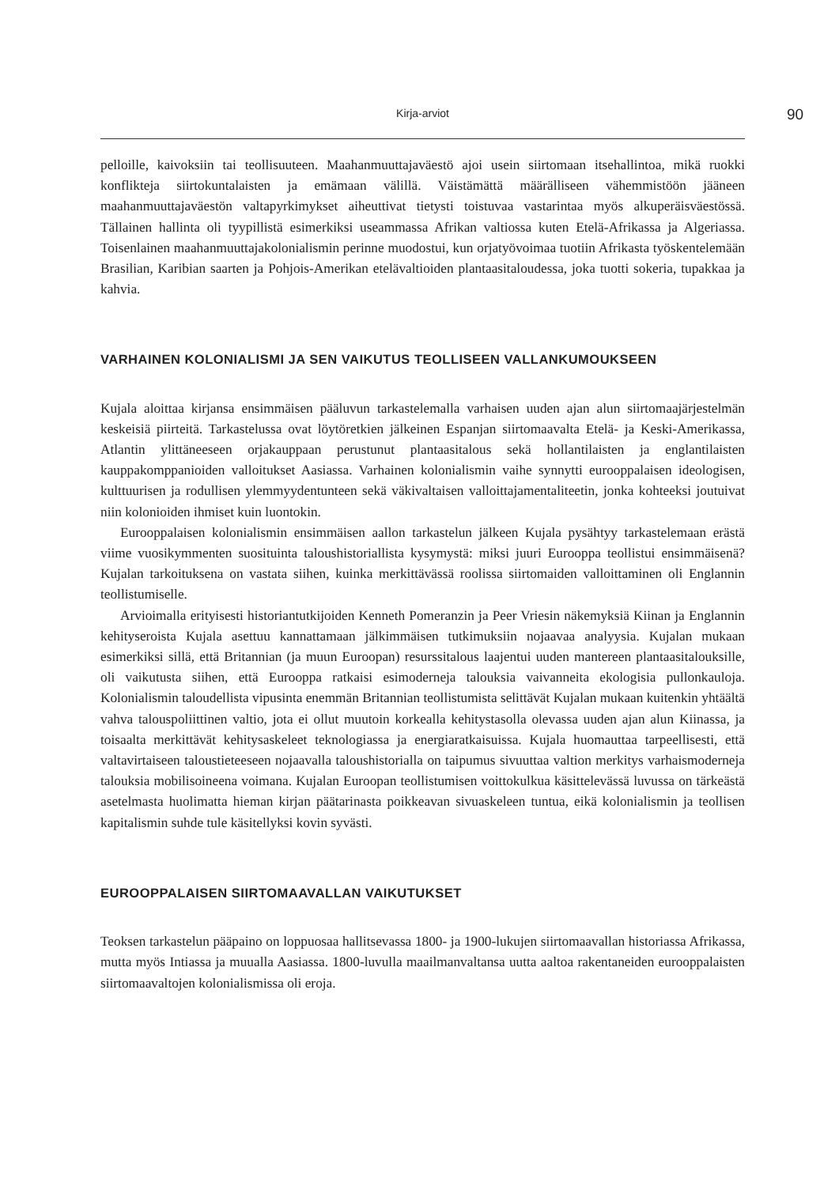Kirja-arviot 90
pelloille, kaivoksiin tai teollisuuteen. Maahanmuuttajaväestö ajoi usein siirtomaan itsehallintoa, mikä ruokki konflikteja siirtokuntalaisten ja emämaan välillä. Väistämättä määrälliseen vähemmistöön jääneen maahanmuuttajaväestön valtapyrkimykset aiheuttivat tietysti toistuvaa vastarintaa myös alkuperäisväestössä. Tällainen hallinta oli tyypillistä esimerkiksi useammassa Afrikan valtiossa kuten Etelä-Afrikassa ja Algeriassa. Toisenlainen maahanmuuttajakolonialismin perinne muodostui, kun orjatyövoimaa tuotiin Afrikasta työskentelemään Brasilian, Karibian saarten ja Pohjois-Amerikan etelävaltioiden plantaasitaloudessa, joka tuotti sokeria, tupakkaa ja kahvia.
VARHAINEN KOLONIALISMI JA SEN VAIKUTUS TEOLLISEEN VALLANKUMOUKSEEN
Kujala aloittaa kirjansa ensimmäisen pääluvun tarkastelemalla varhaisen uuden ajan alun siirtomaajärjestelmän keskeisiä piirteitä. Tarkastelussa ovat löytöretkien jälkeinen Espanjan siirtomaavalta Etelä- ja Keski-Amerikassa, Atlantin ylittäneeseen orjakauppaan perustunut plantaasitalous sekä hollantilaisten ja englantilaisten kauppakomppanioiden valloitukset Aasiassa. Varhainen kolonialismin vaihe synnytti eurooppalaisen ideologisen, kulttuurisen ja rodullisen ylemmyydentunteen sekä väkivaltaisen valloittajamentaliteetin, jonka kohteeksi joutuivat niin kolonioiden ihmiset kuin luontokin.
Eurooppalaisen kolonialismin ensimmäisen aallon tarkastelun jälkeen Kujala pysähtyy tarkastelemaan erästä viime vuosikymmenten suosituinta taloushistoriallista kysymystä: miksi juuri Eurooppa teollistui ensimmäisenä? Kujalan tarkoituksena on vastata siihen, kuinka merkittävässä roolissa siirtomaiden valloittaminen oli Englannin teollistumiselle.
Arvioimalla erityisesti historiantutkijoiden Kenneth Pomeranzin ja Peer Vriesin näkemyksiä Kiinan ja Englannin kehityseroista Kujala asettuu kannattamaan jälkimmäisen tutkimuksiin nojaavaa analyysia. Kujalan mukaan esimerkiksi sillä, että Britannian (ja muun Euroopan) resurssitalous laajentui uuden mantereen plantaasitalouksille, oli vaikutusta siihen, että Eurooppa ratkaisi esimoderneja talouksia vaivanneita ekologisia pullonkauloja. Kolonialismin taloudellista vipusinta enemmän Britannian teollistumista selittävät Kujalan mukaan kuitenkin yhtäältä vahva talouspoliittinen valtio, jota ei ollut muutoin korkealla kehitystasolla olevassa uuden ajan alun Kiinassa, ja toisaalta merkittävät kehitysaskeleet teknologiassa ja energiaratkaisuissa. Kujala huomauttaa tarpeellisesti, että valtavirtaiseen taloustieteeseen nojaavalla taloushistorialla on taipumus sivuuttaa valtion merkitys varhaismoderneja talouksia mobilisoineena voimana. Kujalan Euroopan teollistumisen voittokulkua käsittelevässä luvussa on tärkeästä asetelmasta huolimatta hieman kirjan päätarinasta poikkeavan sivuaskeleen tuntua, eikä kolonialismin ja teollisen kapitalismin suhde tule käsitellyksi kovin syvästi.
EUROOPPALAISEN SIIRTOMAAVALLAN VAIKUTUKSET
Teoksen tarkastelun pääpaino on loppuosaa hallitsevassa 1800- ja 1900-lukujen siirtomaavallan historiassa Afrikassa, mutta myös Intiassa ja muualla Aasiassa. 1800-luvulla maailmanvaltansa uutta aaltoa rakentaneiden eurooppalaisten siirtomaavaltojen kolonialismissa oli eroja.